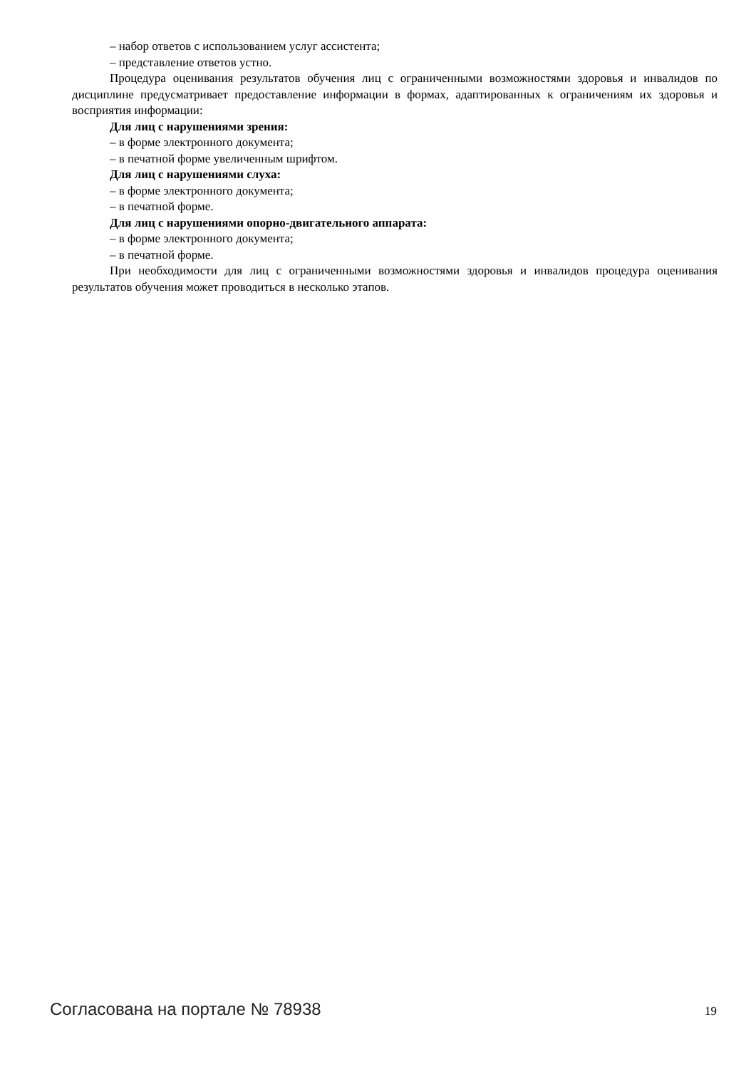– набор ответов с использованием услуг ассистента;
– представление ответов устно.
Процедура оценивания результатов обучения лиц с ограниченными возможностями здоровья и инвалидов по дисциплине предусматривает предоставление информации в формах, адаптированных к ограничениям их здоровья и восприятия информации:
Для лиц с нарушениями зрения:
– в форме электронного документа;
– в печатной форме увеличенным шрифтом.
Для лиц с нарушениями слуха:
– в форме электронного документа;
– в печатной форме.
Для лиц с нарушениями опорно-двигательного аппарата:
– в форме электронного документа;
– в печатной форме.
При необходимости для лиц с ограниченными возможностями здоровья и инвалидов процедура оценивания результатов обучения может проводиться в несколько этапов.
Согласована на портале № 78938 19